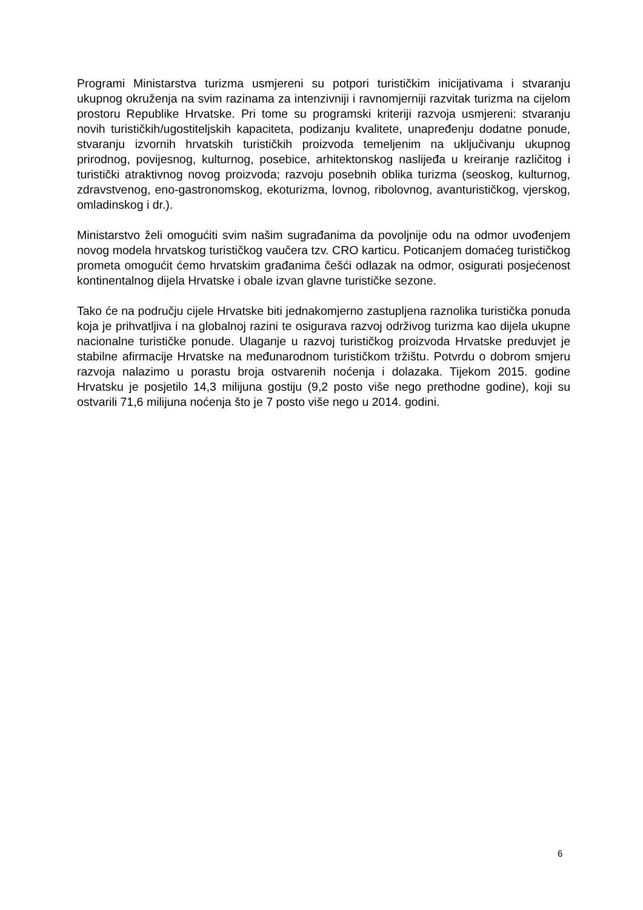Programi Ministarstva turizma usmjereni su potpori turističkim inicijativama i stvaranju ukupnog okruženja na svim razinama za intenzivniji i ravnomjerniji razvitak turizma na cijelom prostoru Republike Hrvatske. Pri tome su programski kriteriji razvoja usmjereni: stvaranju novih turističkih/ugostiteljskih kapaciteta, podizanju kvalitete, unapređenju dodatne ponude, stvaranju izvornih hrvatskih turističkih proizvoda temeljenim na uključivanju ukupnog prirodnog, povijesnog, kulturnog, posebice, arhitektonskog naslijeđa u kreiranje različitog i turistički atraktivnog novog proizvoda; razvoju posebnih oblika turizma (seoskog, kulturnog, zdravstvenog, eno-gastronomskog, ekoturizma, lovnog, ribolovnog, avanturističkog, vjerskog, omladinskog i dr.).
Ministarstvo želi omogućiti svim našim sugrađanima da povoljnije odu na odmor uvođenjem novog modela hrvatskog turističkog vaučera tzv. CRO karticu. Poticanjem domaćeg turističkog prometa omogućit ćemo hrvatskim građanima češći odlazak na odmor, osigurati posjećenost kontinentalnog dijela Hrvatske i obale izvan glavne turističke sezone.
Tako će na području cijele Hrvatske biti jednakomjerno zastupljena raznolika turistička ponuda koja je prihvatljiva i na globalnoj razini te osigurava razvoj održivog turizma kao dijela ukupne nacionalne turističke ponude. Ulaganje u razvoj turističkog proizvoda Hrvatske preduvjet je stabilne afirmacije Hrvatske na međunarodnom turističkom tržištu. Potvrdu o dobrom smjeru razvoja nalazimo u porastu broja ostvarenih noćenja i dolazaka. Tijekom 2015. godine Hrvatsku je posjetilo 14,3 milijuna gostiju (9,2 posto više nego prethodne godine), koji su ostvarili 71,6 milijuna noćenja što je 7 posto više nego u 2014. godini.
6